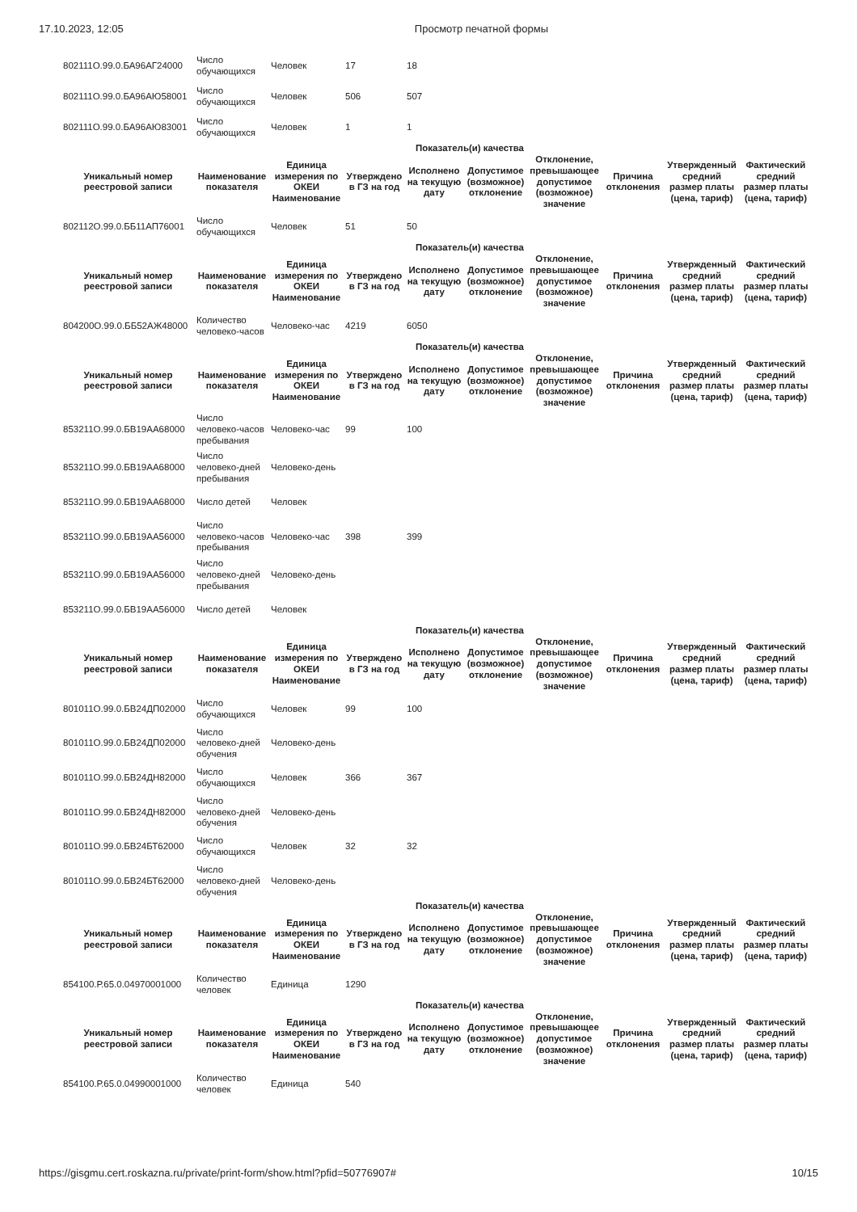17.10.2023, 12:05 Просмотр печатной формы
| 802111О.99.0.БА96АГ24000 | Число обучающихся | Человек | 17 | 18 | | | | | |
| 802111О.99.0.БА96АЮ58001 | Число обучающихся | Человек | 506 | 507 | | | | | |
| 802111О.99.0.БА96АЮ83001 | Число обучающихся | Человек | 1 | 1 | | | | | |
Показатель(и) качества
| Уникальный номер реестровой записи | Наименование показателя | Единица измерения по ОКЕИ Наименование | Утверждено в ГЗ на год | Исполнено на текущую дату | Допустимое (возможное) отклонение | Отклонение, превышающее допустимое (возможное) значение | Причина отклонения | Утвержденный средний размер платы (цена, тариф) | Фактический средний размер платы (цена, тариф) |
| --- | --- | --- | --- | --- | --- | --- | --- | --- | --- |
| 802112О.99.0.ББ11АП76001 | Число обучающихся | Человек | 51 | 50 | | | | | |
Показатель(и) качества
| Уникальный номер реестровой записи | Наименование показателя | Единица измерения по ОКЕИ Наименование | Утверждено в ГЗ на год | Исполнено на текущую дату | Допустимое (возможное) отклонение | Отклонение, превышающее допустимое (возможное) значение | Причина отклонения | Утвержденный средний размер платы (цена, тариф) | Фактический средний размер платы (цена, тариф) |
| --- | --- | --- | --- | --- | --- | --- | --- | --- | --- |
| 804200О.99.0.ББ52АЖ48000 | Количество человеко-часов | Человеко-час | 4219 | 6050 | | | | | |
Показатель(и) качества
| Уникальный номер реестровой записи | Наименование показателя | Единица измерения по ОКЕИ Наименование | Утверждено в ГЗ на год | Исполнено на текущую дату | Допустимое (возможное) отклонение | Отклонение, превышающее допустимое (возможное) значение | Причина отклонения | Утвержденный средний размер платы (цена, тариф) | Фактический средний размер платы (цена, тариф) |
| --- | --- | --- | --- | --- | --- | --- | --- | --- | --- |
| 853211О.99.0.БВ19АА68000 | Число человеко-часов пребывания | Человеко-час | 99 | 100 | | | | | |
| 853211О.99.0.БВ19АА68000 | Число человеко-дней пребывания | Человеко-день | | | | | | | |
| 853211О.99.0.БВ19АА68000 | Число детей | Человек | | | | | | | |
| 853211О.99.0.БВ19АА56000 | Число человеко-часов пребывания | Человеко-час | 398 | 399 | | | | | |
| 853211О.99.0.БВ19АА56000 | Число человеко-дней пребывания | Человеко-день | | | | | | | |
| 853211О.99.0.БВ19АА56000 | Число детей | Человек | | | | | | | |
Показатель(и) качества
| Уникальный номер реестровой записи | Наименование показателя | Единица измерения по ОКЕИ Наименование | Утверждено в ГЗ на год | Исполнено на текущую дату | Допустимое (возможное) отклонение | Отклонение, превышающее допустимое (возможное) значение | Причина отклонения | Утвержденный средний размер платы (цена, тариф) | Фактический средний размер платы (цена, тариф) |
| --- | --- | --- | --- | --- | --- | --- | --- | --- | --- |
| 801011О.99.0.БВ24ДП02000 | Число обучающихся | Человек | 99 | 100 | | | | | |
| 801011О.99.0.БВ24ДП02000 | Число человеко-дней обучения | Человеко-день | | | | | | | |
| 801011О.99.0.БВ24ДН82000 | Число обучающихся | Человек | 366 | 367 | | | | | |
| 801011О.99.0.БВ24ДН82000 | Число человеко-дней обучения | Человеко-день | | | | | | | |
| 801011О.99.0.БВ24БТ62000 | Число обучающихся | Человек | 32 | 32 | | | | | |
| 801011О.99.0.БВ24БТ62000 | Число человеко-дней обучения | Человеко-день | | | | | | | |
Показатель(и) качества
| Уникальный номер реестровой записи | Наименование показателя | Единица измерения по ОКЕИ Наименование | Утверждено в ГЗ на год | Исполнено на текущую дату | Допустимое (возможное) отклонение | Отклонение, превышающее допустимое (возможное) значение | Причина отклонения | Утвержденный средний размер платы (цена, тариф) | Фактический средний размер платы (цена, тариф) |
| --- | --- | --- | --- | --- | --- | --- | --- | --- | --- |
| 854100.Р.65.0.04970001000 | Количество человек | Единица | 1290 | | | | | | |
Показатель(и) качества
| Уникальный номер реестровой записи | Наименование показателя | Единица измерения по ОКЕИ Наименование | Утверждено в ГЗ на год | Исполнено на текущую дату | Допустимое (возможное) отклонение | Отклонение, превышающее допустимое (возможное) значение | Причина отклонения | Утвержденный средний размер платы (цена, тариф) | Фактический средний размер платы (цена, тариф) |
| --- | --- | --- | --- | --- | --- | --- | --- | --- | --- |
| 854100.Р.65.0.04990001000 | Количество человек | Единица | 540 | | | | | | |
https://gisgmu.cert.roskazna.ru/private/print-form/show.html?pfid=50776907# 10/15